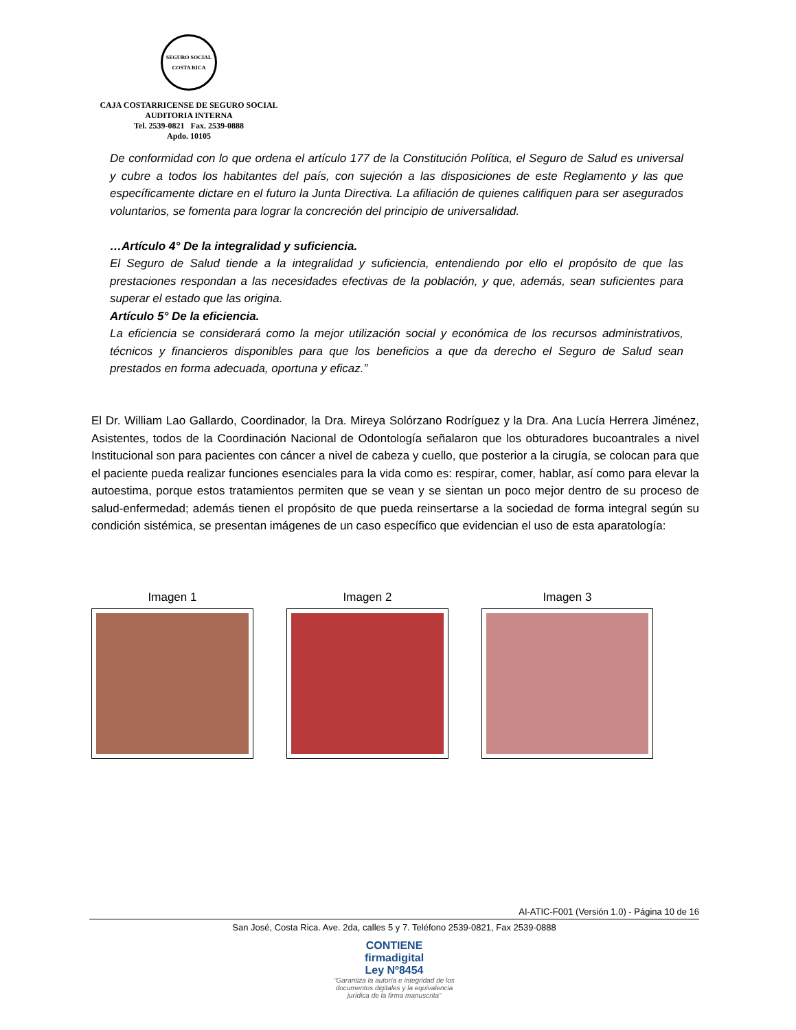SEGURO SOCIAL
COSTA RICA
CAJA COSTARRICENSE DE SEGURO SOCIAL
AUDITORIA INTERNA
Tel. 2539-0821 Fax. 2539-0888
Apdo. 10105
De conformidad con lo que ordena el artículo 177 de la Constitución Política, el Seguro de Salud es universal y cubre a todos los habitantes del país, con sujeción a las disposiciones de este Reglamento y las que específicamente dictare en el futuro la Junta Directiva. La afiliación de quienes califiquen para ser asegurados voluntarios, se fomenta para lograr la concreción del principio de universalidad.
…Artículo 4° De la integralidad y suficiencia.
El Seguro de Salud tiende a la integralidad y suficiencia, entendiendo por ello el propósito de que las prestaciones respondan a las necesidades efectivas de la población, y que, además, sean suficientes para superar el estado que las origina.
Artículo 5° De la eficiencia.
La eficiencia se considerará como la mejor utilización social y económica de los recursos administrativos, técnicos y financieros disponibles para que los beneficios a que da derecho el Seguro de Salud sean prestados en forma adecuada, oportuna y eficaz.”
El Dr. William Lao Gallardo, Coordinador, la Dra. Mireya Solórzano Rodríguez y la Dra. Ana Lucía Herrera Jiménez, Asistentes, todos de la Coordinación Nacional de Odontología señalaron que los obturadores bucoantrales a nivel Institucional son para pacientes con cáncer a nivel de cabeza y cuello, que posterior a la cirugía, se colocan para que el paciente pueda realizar funciones esenciales para la vida como es: respirar, comer, hablar, así como para elevar la autoestima, porque estos tratamientos permiten que se vean y se sientan un poco mejor dentro de su proceso de salud-enfermedad; además tienen el propósito de que pueda reinsertarse a la sociedad de forma integral según su condición sistémica, se presentan imágenes de un caso específico que evidencian el uso de esta aparatología:
Imagen 1 Imagen 2 Imagen 3
AI-ATIC-F001 (Versión 1.0) - Página 10 de 16
San José, Costa Rica. Ave. 2da, calles 5 y 7. Teléfono 2539-0821, Fax 2539-0888
CONTIENE
firmadigital
Ley Nº8454
“Garantiza la autoría e integridad de los
documentos digitales y la equivalencia
jurídica de la firma manuscrita”